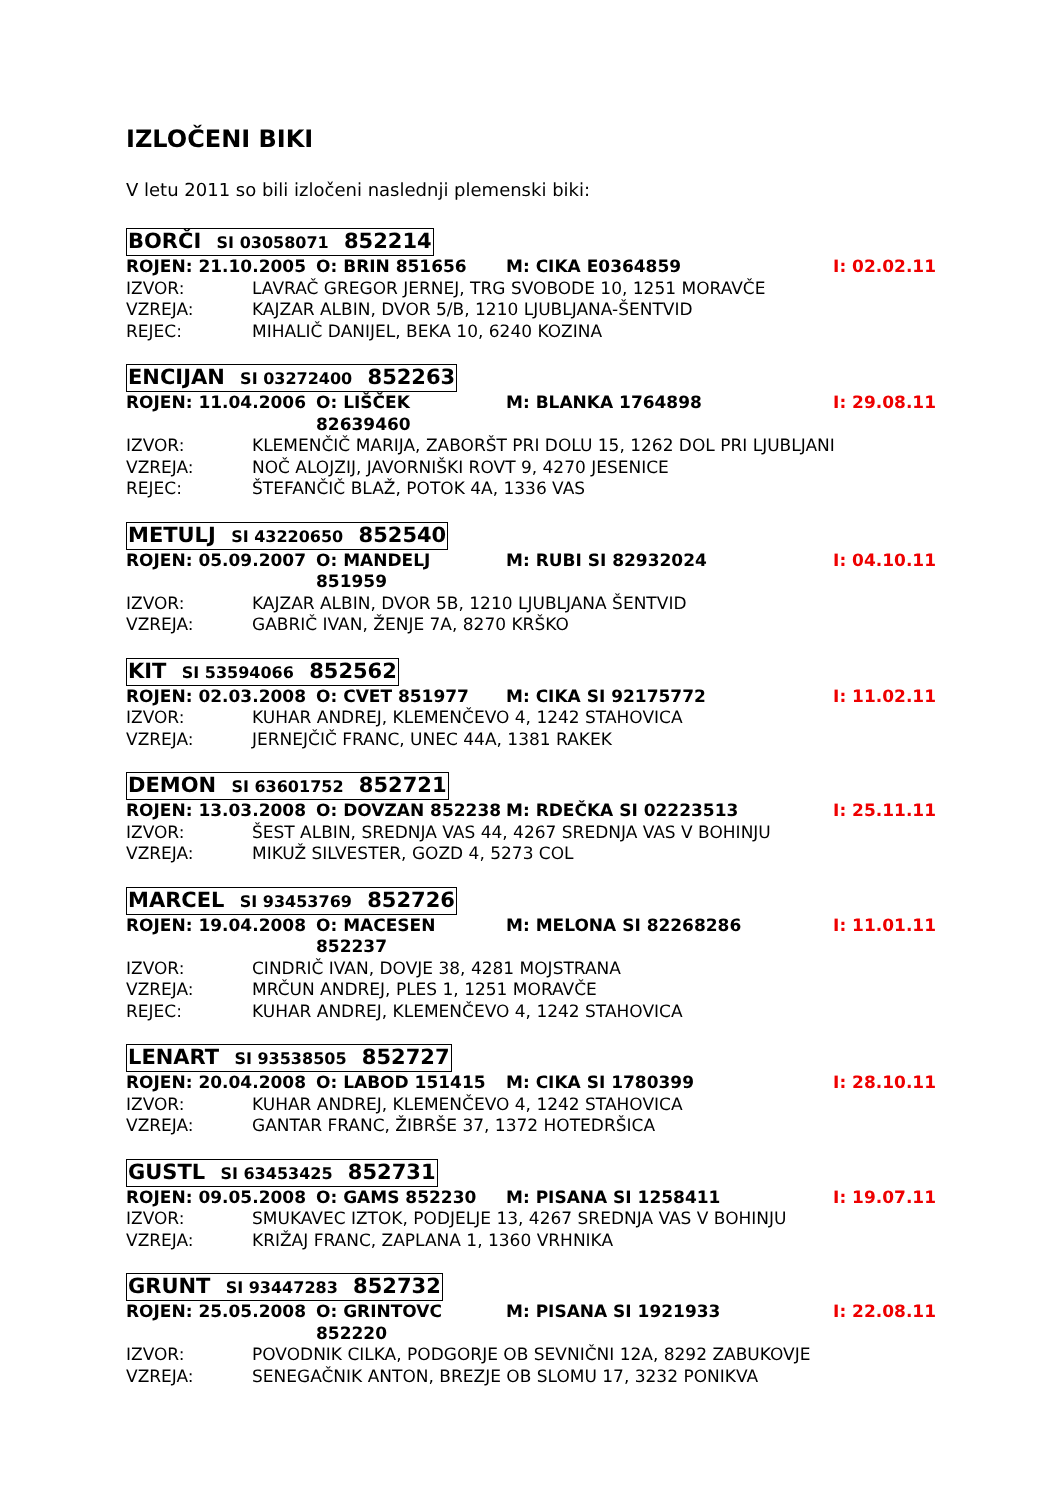IZLOČENI BIKI
V letu 2011 so bili izločeni naslednji plemenski biki:
BORČI SI 03058071 852214
ROJEN: 21.10.2005 O: BRIN 851656 M: CIKA E0364859 I: 02.02.11
IZVOR: LAVRAČ GREGOR JERNEJ, TRG SVOBODE 10, 1251 MORAVČE
VZREJA: KAJZAR ALBIN, DVOR 5/B, 1210 LJUBLJANA-ŠENTVID
REJEC: MIHALIČ DANIJEL, BEKA 10, 6240 KOZINA
ENCIJAN SI 03272400 852263
ROJEN: 11.04.2006 O: LIŠČEK 82639460 M: BLANKA 1764898 I: 29.08.11
IZVOR: KLEMENČIČ MARIJA, ZABORŠT PRI DOLU 15, 1262 DOL PRI LJUBLJANI
VZREJA: NOČ ALOJZIJ, JAVORNIŠKI ROVT 9, 4270 JESENICE
REJEC: ŠTEFANČIČ BLAŽ, POTOK 4A, 1336 VAS
METULJ SI 43220650 852540
ROJEN: 05.09.2007 O: MANDELJ 851959 M: RUBI SI 82932024 I: 04.10.11
IZVOR: KAJZAR ALBIN, DVOR 5B, 1210 LJUBLJANA ŠENTVID
VZREJA: GABRIČ IVAN, ŽENJE 7A, 8270 KRŠKO
KIT SI 53594066 852562
ROJEN: 02.03.2008 O: CVET 851977 M: CIKA SI 92175772 I: 11.02.11
IZVOR: KUHAR ANDREJ, KLEMENČEVO 4, 1242 STAHOVICA
VZREJA: JERNEJČIČ FRANC, UNEC 44A, 1381 RAKEK
DEMON SI 63601752 852721
ROJEN: 13.03.2008 O: DOVZAN 852238 M: RDEČKA SI 02223513 I: 25.11.11
IZVOR: ŠEST ALBIN, SREDNJA VAS 44, 4267 SREDNJA VAS V BOHINJU
VZREJA: MIKUŽ SILVESTER, GOZD 4, 5273 COL
MARCEL SI 93453769 852726
ROJEN: 19.04.2008 O: MACESEN 852237 M: MELONA SI 82268286 I: 11.01.11
IZVOR: CINDRIČ IVAN, DOVJE 38, 4281 MOJSTRANA
VZREJA: MRČUN ANDREJ, PLES 1, 1251 MORAVČE
REJEC: KUHAR ANDREJ, KLEMENČEVO 4, 1242 STAHOVICA
LENART SI 93538505 852727
ROJEN: 20.04.2008 O: LABOD 151415 M: CIKA SI 1780399 I: 28.10.11
IZVOR: KUHAR ANDREJ, KLEMENČEVO 4, 1242 STAHOVICA
VZREJA: GANTAR FRANC, ŽIBRŠE 37, 1372 HOTEDRŠICA
GUSTL SI 63453425 852731
ROJEN: 09.05.2008 O: GAMS 852230 M: PISANA SI 1258411 I: 19.07.11
IZVOR: SMUKAVEC IZTOK, PODJELJE 13, 4267 SREDNJA VAS V BOHINJU
VZREJA: KRIŽAJ FRANC, ZAPLANA 1, 1360 VRHNIKA
GRUNT SI 93447283 852732
ROJEN: 25.05.2008 O: GRINTOVC 852220 M: PISANA SI 1921933 I: 22.08.11
IZVOR: POVODNIK CILKA, PODGORJE OB SEVNIČNI 12A, 8292 ZABUKOVJE
VZREJA: SENEGAČNIK ANTON, BREZJE OB SLOMU 17, 3232 PONIKVA